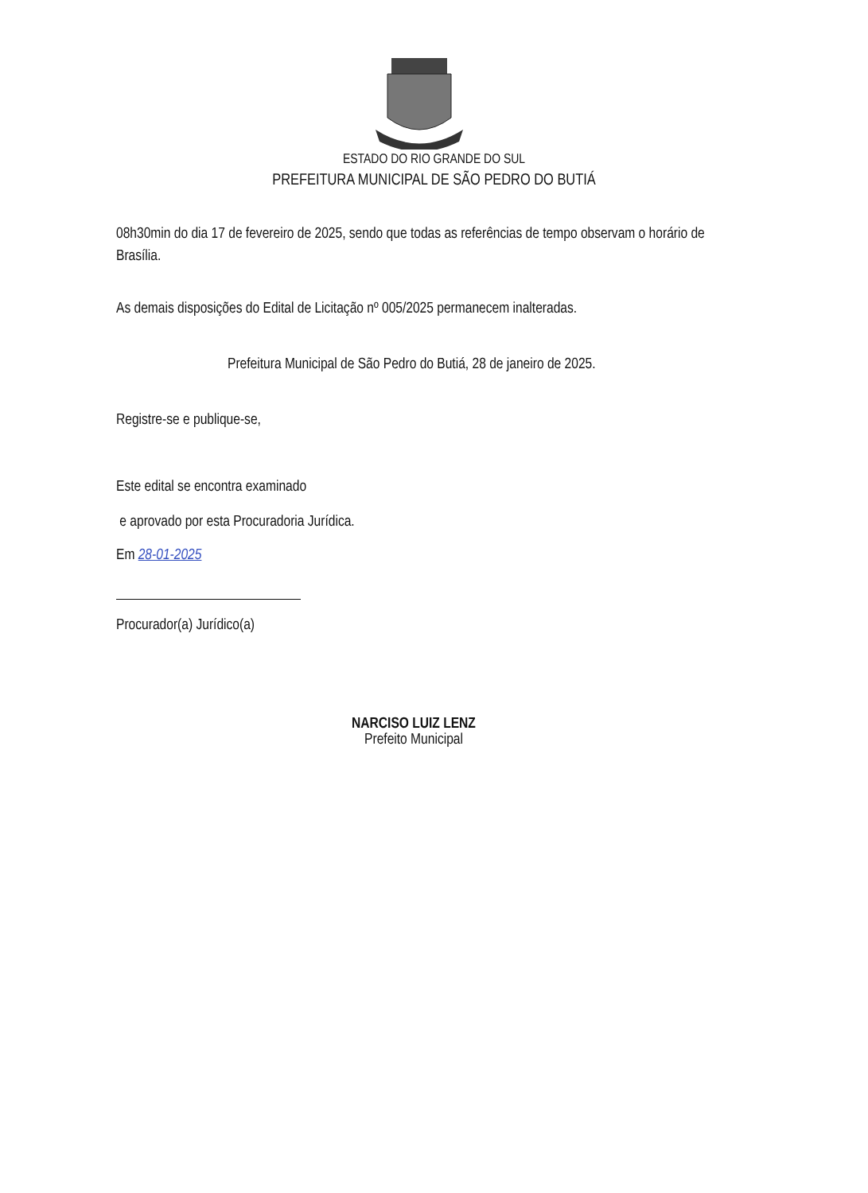ESTADO DO RIO GRANDE DO SUL
PREFEITURA MUNICIPAL DE SÃO PEDRO DO BUTIÁ
08h30min do dia 17 de fevereiro de 2025, sendo que todas as referências de tempo observam o horário de Brasília.
As demais disposições do Edital de Licitação nº 005/2025 permanecem inalteradas.
Prefeitura Municipal de São Pedro do Butiá, 28 de janeiro de 2025.
Registre-se e publique-se,
Este edital se encontra examinado
e aprovado por esta Procuradoria Jurídica.
Em 28-01-2025
Procurador(a) Jurídico(a)
NARCISO LUIZ LENZ
Prefeito Municipal